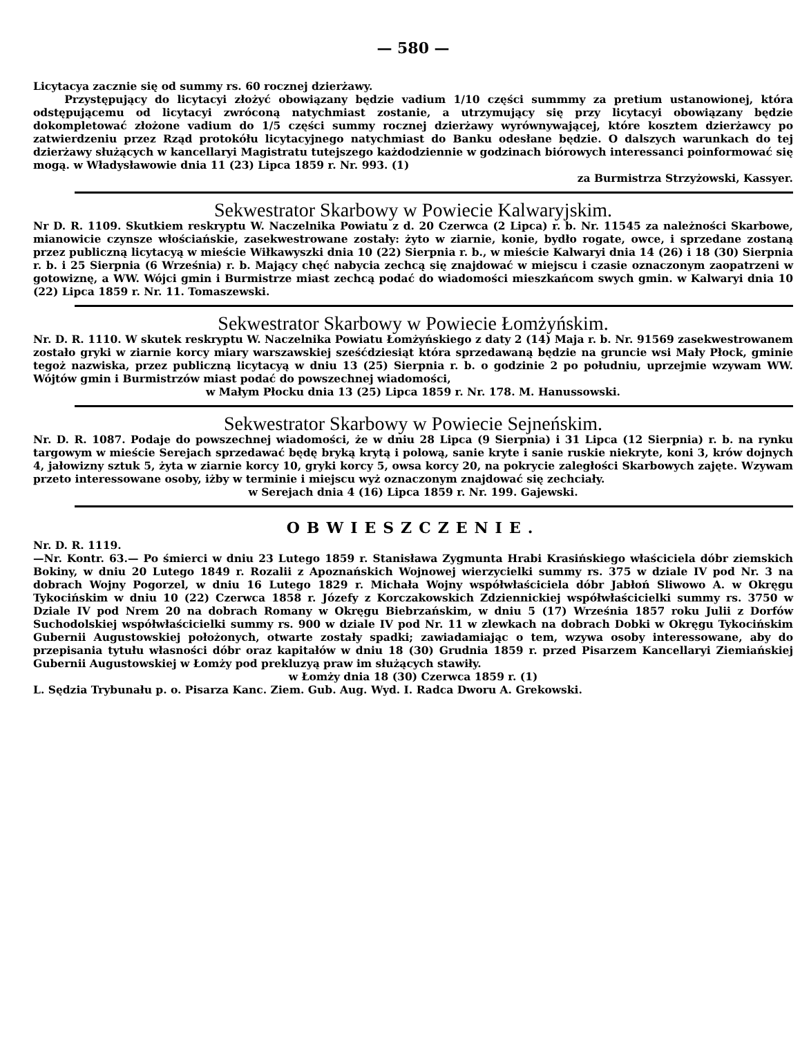— 580 —
Licytacya zacznie się od summy rs. 60 rocznej dzierżawy.
Przystępujący do licytacyi złożyć obowiązany będzie vadium 1/10 części summmy za pretium ustanowionej, która odstępującemu od licytacyi zwróconą natychmiast zostanie, a utrzymujący się przy licytacyi obowiązany będzie dokompletować złożone vadium do 1/5 części summy rocznej dzierżawy wyrównywającej, które kosztem dzierżawcy po zatwierdzeniu przez Rząd protokółu licytacyjnego natychmiast do Banku odesłane będzie. O dalszych warunkach do tej dzierżawy służących w kancellaryi Magistratu tutejszego każdodziennie w godzinach biórowych interessanci poinformować się mogą. w Władysławowie dnia 11 (23) Lipca 1859 r. Nr. 993. (1)
za Burmistrza Strzyżowski, Kassyer.
Sekwestrator Skarbowy w Powiecie Kalwaryjskim.
Nr D. R. 1109. Skutkiem reskryptu W. Naczelnika Powiatu z d. 20 Czerwca (2 Lipca) r. b. Nr. 11545 za należności Skarbowe, mianowicie czynsze włościańskie, zasekwestrowane zostały: żyto w ziarnie, konie, bydło rogate, owce, i sprzedane zostaną przez publiczną licytacyą w mieście Wiłkawyszki dnia 10 (22) Sierpnia r. b., w mieście Kalwaryi dnia 14 (26) i 18 (30) Sierpnia r. b. i 25 Sierpnia (6 Września) r. b. Mający chęć nabycia zechcą się znajdować w miejscu i czasie oznaczonym zaopatrzeni w gotowiznę, a WW. Wójci gmin i Burmistrze miast zechcą podać do wiadomości mieszkańcom swych gmin. w Kalwaryi dnia 10 (22) Lipca 1859 r. Nr. 11. Tomaszewski.
Sekwestrator Skarbowy w Powiecie Łomżyńskim.
Nr. D. R. 1110. W skutek reskryptu W. Naczelnika Powiatu Łomżyńskiego z daty 2 (14) Maja r. b. Nr. 91569 zasekwestrowanem zostało gryki w ziarnie korcy miary warszawskiej sześćdziesiąt która sprzedawaną będzie na gruncie wsi Mały Płock, gminie tegoż nazwiska, przez publiczną licytacyą w dniu 13 (25) Sierpnia r. b. o godzinie 2 po południu, uprzejmie wzywam WW. Wójtów gmin i Burmistrzów miast podać do powszechnej wiadomości,
w Małym Płocku dnia 13 (25) Lipca 1859 r. Nr. 178. M. Hanussowski.
Sekwestrator Skarbowy w Powiecie Sejneńskim.
Nr. D. R. 1087. Podaje do powszechnej wiadomości, że w dniu 28 Lipca (9 Sierpnia) i 31 Lipca (12 Sierpnia) r. b. na rynku targowym w mieście Serejach sprzedawać będę bryką krytą i polową, sanie kryte i sanie ruskie niekryte, koni 3, krów dojnych 4, jałowizny sztuk 5, żyta w ziarnie korcy 10, gryki korcy 5, owsa korcy 20, na pokrycie zaległości Skarbowych zajęte. Wzywam przeto interessowane osoby, iżby w terminie i miejscu wyż oznaczonym znajdować się zechciały.
w Serejach dnia 4 (16) Lipca 1859 r. Nr. 199. Gajewski.
OBWIESZCZENIE.
Nr. D. R. 1119.
—Nr. Kontr. 63.— Po śmierci w dniu 23 Lutego 1859 r. Stanisława Zygmunta Hrabi Krasińskiego właściciela dóbr ziemskich Bokiny, w dniu 20 Lutego 1849 r. Rozalii z Apoznańskich Wojnowej wierzycielki summy rs. 375 w dziale IV pod Nr. 3 na dobrach Wojny Pogorzel, w dniu 16 Lutego 1829 r. Michała Wojny współwłaściciela dóbr Jabłoń Sliwowo A. w Okręgu Tykocińskim w dniu 10 (22) Czerwca 1858 r. Józefy z Korczakowskich Zdziennickiej współwłaścicielki summy rs. 3750 w Dziale IV pod Nrem 20 na dobrach Romany w Okręgu Biebrzańskim, w dniu 5 (17) Września 1857 roku Julii z Dorfów Suchodolskiej współwłaścicielki summy rs. 900 w dziale IV pod Nr. 11 w zlewkach na dobrach Dobki w Okręgu Tykocińskim Gubernii Augustowskiej położonych, otwarte zostały spadki; zawiadamiając o tem, wzywa osoby interessowane, aby do przepisania tytułu własności dóbr oraz kapitałów w dniu 18 (30) Grudnia 1859 r. przed Pisarzem Kancellaryi Ziemiańskiej Gubernii Augustowskiej w Łomży pod prekluzyą praw im służących stawiły.
w Łomży dnia 18 (30) Czerwca 1859 r. (1)
L. Sędzia Trybunału p. o. Pisarza Kanc. Ziem. Gub. Aug. Wyd. I. Radca Dworu A. Grekowski.